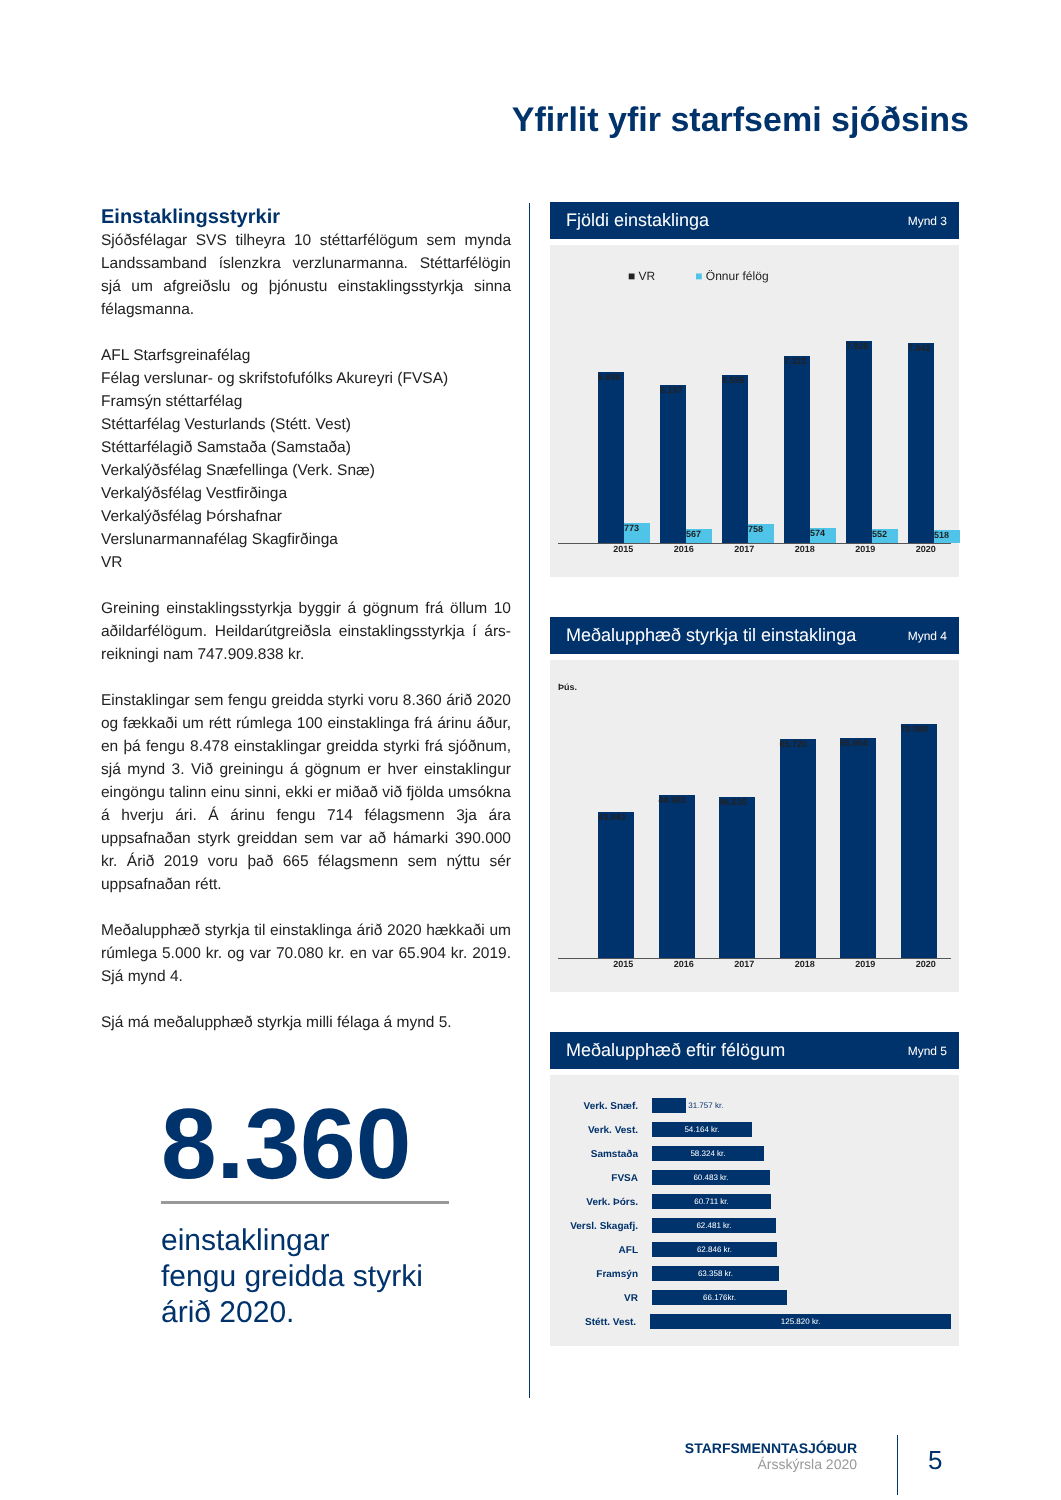Yfirlit yfir starfsemi sjóðsins
Einstaklingsstyrkir
Sjóðsfélagar SVS tilheyra 10 stéttarfélögum sem mynda Landssamband íslenzkra verzlunarmanna. Stéttarfélögin sjá um afgreiðslu og þjónustu einstaklingsstyrkja sinna félagsmanna.
AFL Starfsgreinafélag
Félag verslunar- og skrifstofufólks Akureyri (FVSA)
Framsýn stéttarfélag
Stéttarfélag Vesturlands (Stétt. Vest)
Stéttarfélagið Samstaða (Samstaða)
Verkalýðsfélag Snæfellinga (Verk. Snæ)
Verkalýðsfélag Vestfirðinga
Verkalýðsfélag Þórshafnar
Verslunarmannafélag Skagfirðinga
VR
Greining einstaklingsstyrkja byggir á gögnum frá öllum 10 aðildarfélögum. Heildarútgreiðsla einstaklingsstyrkja í árs-reikningi nam 747.909.838 kr.
Einstaklingar sem fengu greidda styrki voru 8.360 árið 2020 og fækkaði um rétt rúmlega 100 einstaklinga frá árinu áður, en þá fengu 8.478 einstaklingar greidda styrki frá sjóðnum, sjá mynd 3. Við greiningu á gögnum er hver einstaklingur eingöngu talinn einu sinni, ekki er miðað við fjölda umsókna á hverju ári. Á árinu fengu 714 félagsmenn 3ja ára uppsafnaðan styrk greiddan sem var að hámarki 390.000 kr. Árið 2019 voru það 665 félagsmenn sem nýttu sér uppsafnaðan rétt.
Meðalupphæð styrkja til einstaklinga árið 2020 hækkaði um rúmlega 5.000 kr. og var 70.080 kr. en var 65.904 kr. 2019. Sjá mynd 4.
Sjá má meðalupphæð styrkja milli félaga á mynd 5.
8.360
einstaklingar
fengu greidda styrki
árið 2020.
Fjöldi einstaklinga Mynd 3
■ VR ■ Önnur félög
6.698
773
6.197
567
6.595
758
7.322
574
7.926
552
7.842
518
2015 2016 2017 2018 2019 2020
Meðalupphæð styrkja til einstaklinga Mynd 4
Þús.
43.943
48.983
48.535
65.720
65.904
70.080
2015 2016 2017 2018 2019 2020
Meðalupphæð eftir félögum Mynd 5
Verk. Snæf. 31.757 kr.
Verk. Vest. 54.164 kr.
Samstaða 58.324 kr.
FVSA 60.483 kr.
Verk. Þórs. 60.711 kr.
Versl. Skagafj. 62.481 kr.
AFL 62.846 kr.
Framsýn 63.358 kr.
VR 66.176kr.
Stétt. Vest. 125.820 kr.
STARFSMENNTASJÓÐUR
Ársskýrsla 2020
5